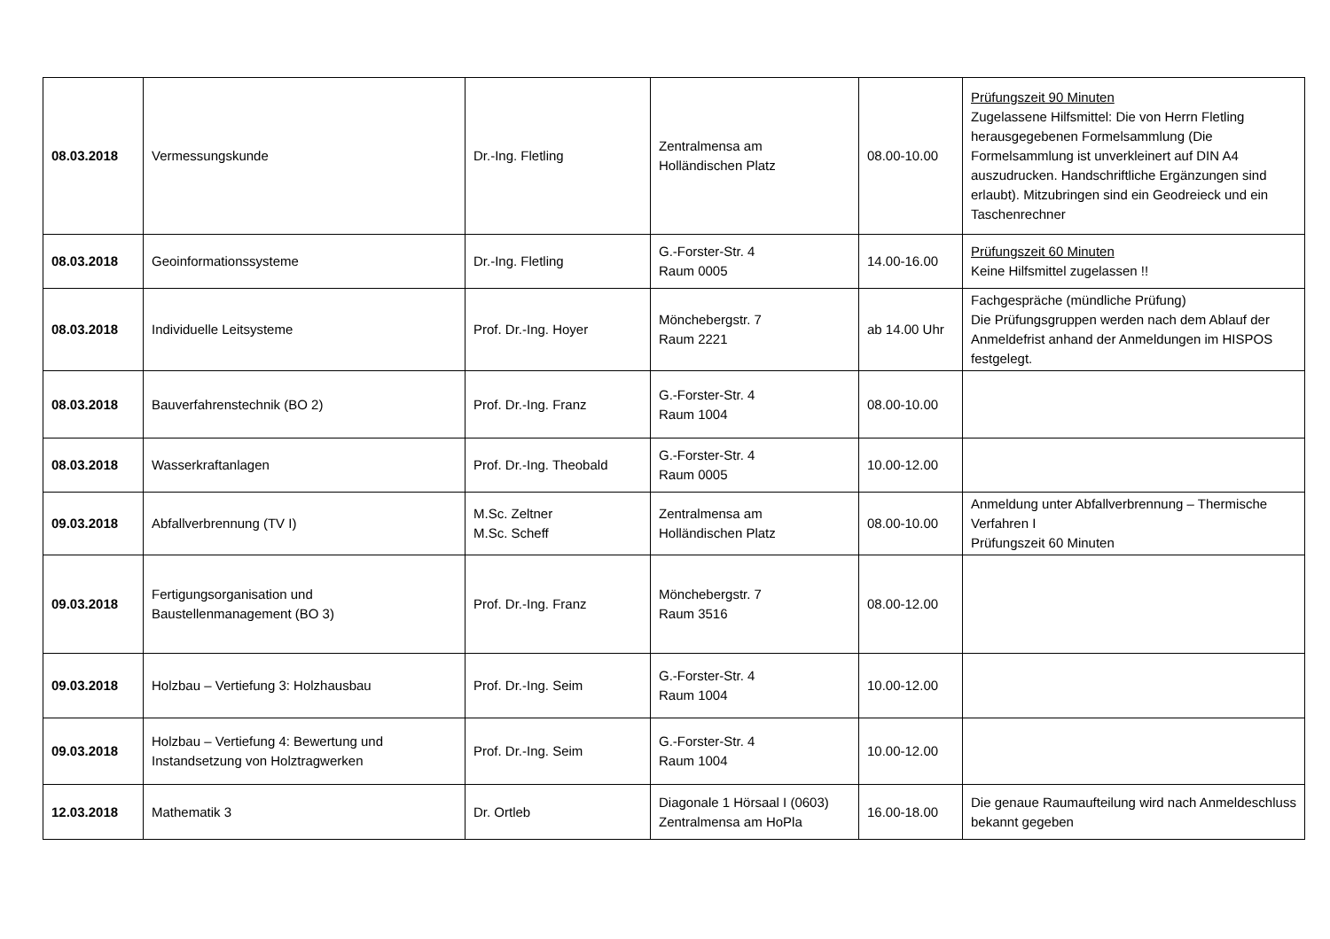| 08.03.2018 | Vermessungskunde | Dr.-Ing. Fletling | Zentralmensa am Holländischen Platz | 08.00-10.00 | Prüfungszeit 90 Minuten Zugelassene Hilfsmittel: Die von Herrn Fletling herausgegebenen Formelsammlung (Die Formelsammlung ist unverkleinert auf DIN A4 auszudrucken. Handschriftliche Ergänzungen sind erlaubt). Mitzubringen sind ein Geodreieck und ein Taschenrechner |
| 08.03.2018 | Geoinformationssysteme | Dr.-Ing. Fletling | G.-Forster-Str. 4 Raum 0005 | 14.00-16.00 | Prüfungszeit 60 Minuten Keine Hilfsmittel zugelassen !! |
| 08.03.2018 | Individuelle Leitsysteme | Prof. Dr.-Ing. Hoyer | Mönchebergstr. 7 Raum 2221 | ab 14.00 Uhr | Fachgespräche (mündliche Prüfung) Die Prüfungsgruppen werden nach dem Ablauf der Anmeldefrist anhand der Anmeldungen im HISPOS festgelegt. |
| 08.03.2018 | Bauverfahrenstechnik (BO 2) | Prof. Dr.-Ing. Franz | G.-Forster-Str. 4 Raum 1004 | 08.00-10.00 | |
| 08.03.2018 | Wasserkraftanlagen | Prof. Dr.-Ing. Theobald | G.-Forster-Str. 4 Raum 0005 | 10.00-12.00 | |
| 09.03.2018 | Abfallverbrennung (TV I) | M.Sc. Zeltner M.Sc. Scheff | Zentralmensa am Holländischen Platz | 08.00-10.00 | Anmeldung unter Abfallverbrennung – Thermische Verfahren I Prüfungszeit 60 Minuten |
| 09.03.2018 | Fertigungsorganisation und Baustellenmanagement (BO 3) | Prof. Dr.-Ing. Franz | Mönchebergstr. 7 Raum 3516 | 08.00-12.00 | |
| 09.03.2018 | Holzbau – Vertiefung 3: Holzhausbau | Prof. Dr.-Ing. Seim | G.-Forster-Str. 4 Raum 1004 | 10.00-12.00 | |
| 09.03.2018 | Holzbau – Vertiefung 4: Bewertung und Instandsetzung von Holztragwerken | Prof. Dr.-Ing. Seim | G.-Forster-Str. 4 Raum 1004 | 10.00-12.00 | |
| 12.03.2018 | Mathematik 3 | Dr. Ortleb | Diagonale 1 Hörsaal I (0603) Zentralmensa am HoPla | 16.00-18.00 | Die genaue Raumaufteilung wird nach Anmeldeschluss bekannt gegeben |